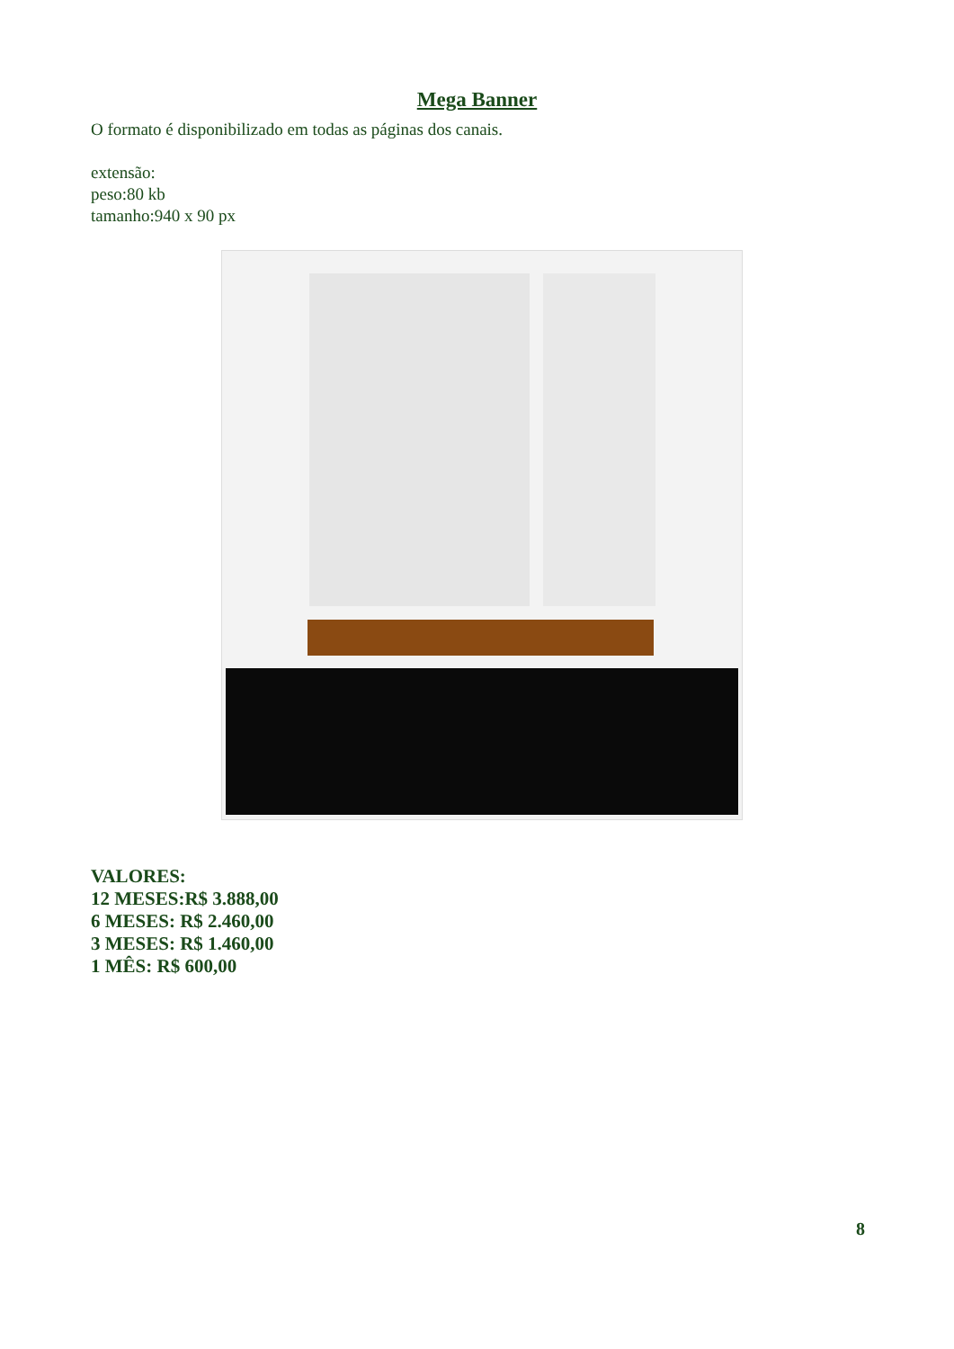Mega Banner
O formato é disponibilizado em todas as páginas dos canais.
extensão:
peso:80 kb
tamanho:940 x 90 px
VALORES:
12 MESES:R$ 3.888,00
6 MESES: R$ 2.460,00
3 MESES: R$ 1.460,00
1 MÊS: R$ 600,00
8